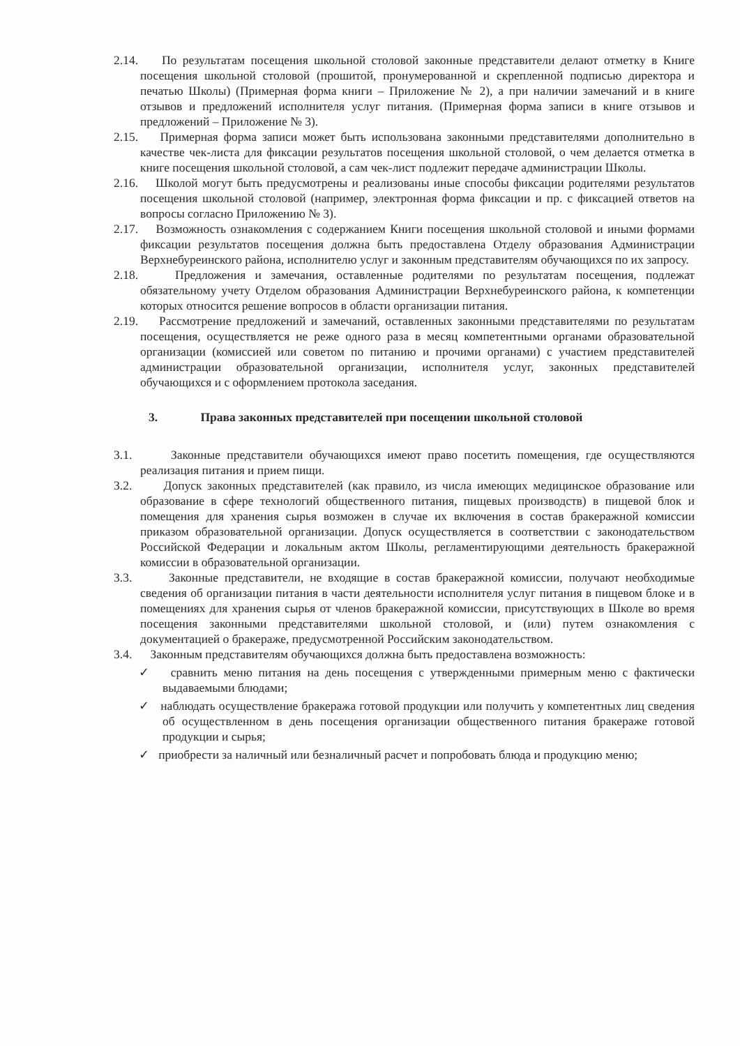2.14. По результатам посещения школьной столовой законные представители делают отметку в Книге посещения школьной столовой (прошитой, пронумерованной и скрепленной подписью директора и печатью Школы) (Примерная форма книги – Приложение № 2), а при наличии замечаний и в книге отзывов и предложений исполнителя услуг питания. (Примерная форма записи в книге отзывов и предложений – Приложение № 3).
2.15. Примерная форма записи может быть использована законными представителями дополнительно в качестве чек-листа для фиксации результатов посещения школьной столовой, о чем делается отметка в книге посещения школьной столовой, а сам чек-лист подлежит передаче администрации Школы.
2.16. Школой могут быть предусмотрены и реализованы иные способы фиксации родителями результатов посещения школьной столовой (например, электронная форма фиксации и пр. с фиксацией ответов на вопросы согласно Приложению № 3).
2.17. Возможность ознакомления с содержанием Книги посещения школьной столовой и иными формами фиксации результатов посещения должна быть предоставлена Отделу образования Администрации Верхнебуреинского района, исполнителю услуг и законным представителям обучающихся по их запросу.
2.18. Предложения и замечания, оставленные родителями по результатам посещения, подлежат обязательному учету Отделом образования Администрации Верхнебуреинского района, к компетенции которых относится решение вопросов в области организации питания.
2.19. Рассмотрение предложений и замечаний, оставленных законными представителями по результатам посещения, осуществляется не реже одного раза в месяц компетентными органами образовательной организации (комиссией или советом по питанию и прочими органами) с участием представителей администрации образовательной организации, исполнителя услуг, законных представителей обучающихся и с оформлением протокола заседания.
3. Права законных представителей при посещении школьной столовой
3.1. Законные представители обучающихся имеют право посетить помещения, где осуществляются реализация питания и прием пищи.
3.2. Допуск законных представителей (как правило, из числа имеющих медицинское образование или образование в сфере технологий общественного питания, пищевых производств) в пищевой блок и помещения для хранения сырья возможен в случае их включения в состав бракеражной комиссии приказом образовательной организации. Допуск осуществляется в соответствии с законодательством Российской Федерации и локальным актом Школы, регламентирующими деятельность бракеражной комиссии в образовательной организации.
3.3. Законные представители, не входящие в состав бракеражной комиссии, получают необходимые сведения об организации питания в части деятельности исполнителя услуг питания в пищевом блоке и в помещениях для хранения сырья от членов бракеражной комиссии, присутствующих в Школе во время посещения законными представителями школьной столовой, и (или) путем ознакомления с документацией о бракераже, предусмотренной Российским законодательством.
3.4. Законным представителям обучающихся должна быть предоставлена возможность:
✓ сравнить меню питания на день посещения с утвержденными примерным меню с фактически выдаваемыми блюдами;
✓ наблюдать осуществление бракеража готовой продукции или получить у компетентных лиц сведения об осуществленном в день посещения организации общественного питания бракераже готовой продукции и сырья;
✓ приобрести за наличный или безналичный расчет и попробовать блюда и продукцию меню;